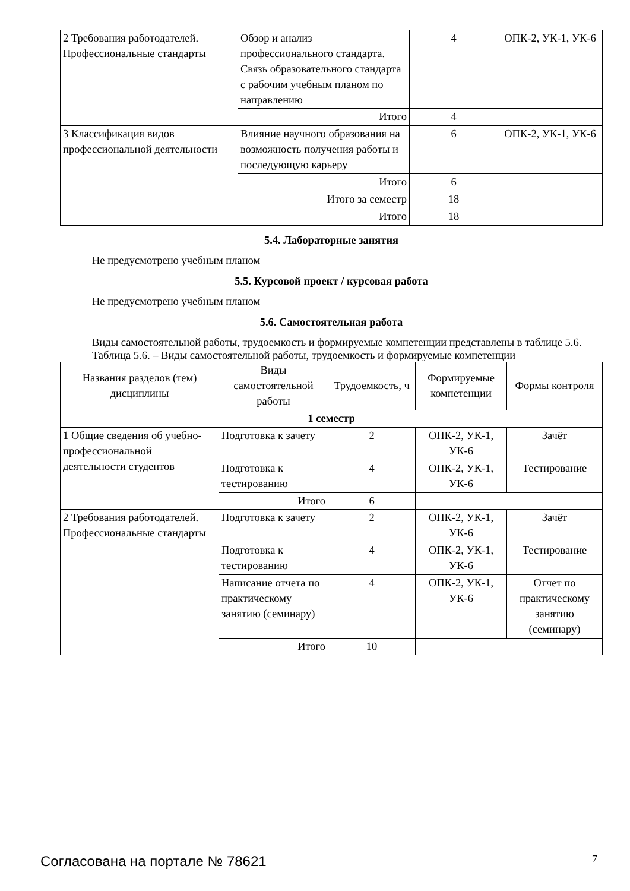| 2 Требования работодателей. Профессиональные стандарты | Обзор и анализ профессионального стандарта. Связь образовательного стандарта с рабочим учебным планом по направлению | 4 | ОПК-2, УК-1, УК-6 |
| | Итого | 4 | |
| 3 Классификация видов профессиональной деятельности | Влияние научного образования на возможность получения работы и последующую карьеру | 6 | ОПК-2, УК-1, УК-6 |
| | Итого | 6 | |
| Итого за семестр | | 18 | |
| Итого | | 18 | |
5.4. Лабораторные занятия
Не предусмотрено учебным планом
5.5. Курсовой проект / курсовая работа
Не предусмотрено учебным планом
5.6. Самостоятельная работа
Виды самостоятельной работы, трудоемкость и формируемые компетенции представлены в таблице 5.6.
Таблица 5.6. – Виды самостоятельной работы, трудоемкость и формируемые компетенции
| Названия разделов (тем) дисциплины | Виды самостоятельной работы | Трудоемкость, ч | Формируемые компетенции | Формы контроля |
| --- | --- | --- | --- | --- |
| 1 семестр | | | | |
| 1 Общие сведения об учебно-профессиональной деятельности студентов | Подготовка к зачету | 2 | ОПК-2, УК-1, УК-6 | Зачёт |
| | Подготовка к тестированию | 4 | ОПК-2, УК-1, УК-6 | Тестирование |
| | Итого | 6 | | |
| 2 Требования работодателей. Профессиональные стандарты | Подготовка к зачету | 2 | ОПК-2, УК-1, УК-6 | Зачёт |
| | Подготовка к тестированию | 4 | ОПК-2, УК-1, УК-6 | Тестирование |
| | Написание отчета по практическому занятию (семинару) | 4 | ОПК-2, УК-1, УК-6 | Отчет по практическому занятию (семинару) |
| | Итого | 10 | | |
Согласована на портале № 78621 7